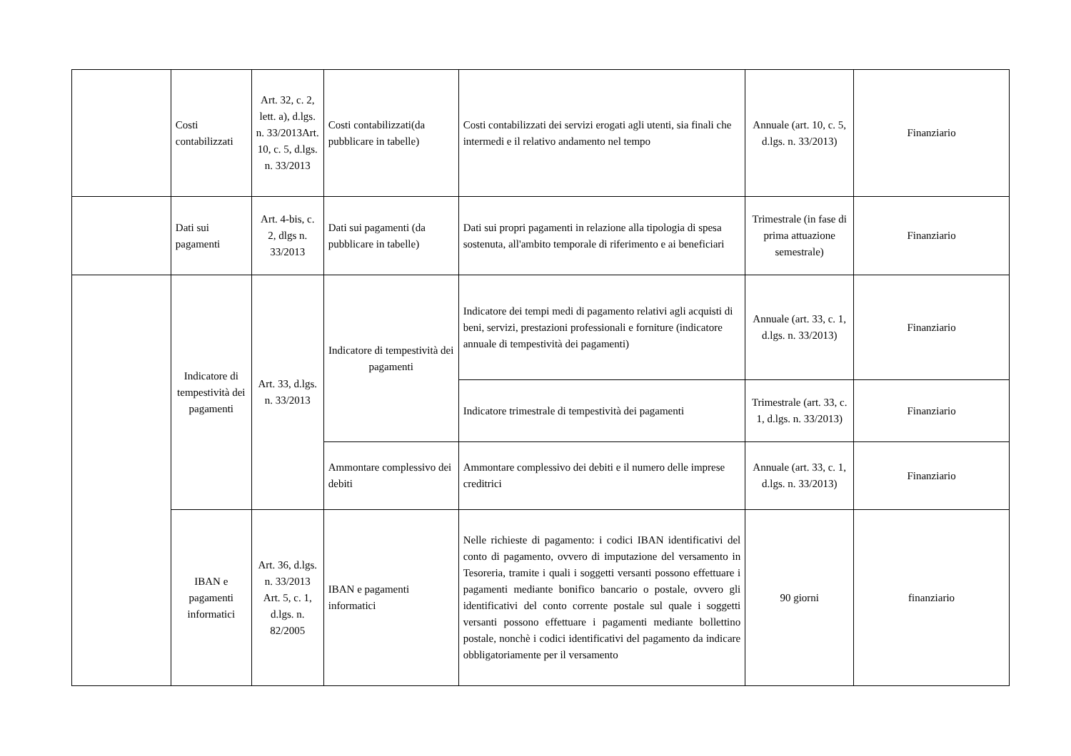| | Costi contabilizzati | Art. 32, c. 2, lett. a), d.lgs. n. 33/2013Art. 10, c. 5, d.lgs. n. 33/2013 | Costi contabilizzati(da pubblicare in tabelle) | Costi contabilizzati dei servizi erogati agli utenti, sia finali che intermedi e il relativo andamento nel tempo | Annuale (art. 10, c. 5, d.lgs. n. 33/2013) | Finanziario |
| | Dati sui pagamenti | Art. 4-bis, c. 2, dlgs n. 33/2013 | Dati sui pagamenti (da pubblicare in tabelle) | Dati sui propri pagamenti in relazione alla tipologia di spesa sostenuta, all'ambito temporale di riferimento e ai beneficiari | Trimestrale (in fase di prima attuazione semestrale) | Finanziario |
| | Indicatore di tempestività dei pagamenti | Art. 33, d.lgs. n. 33/2013 | Indicatore di tempestività dei pagamenti | Indicatore dei tempi medi di pagamento relativi agli acquisti di beni, servizi, prestazioni professionali e forniture (indicatore annuale di tempestività dei pagamenti) | Annuale (art. 33, c. 1, d.lgs. n. 33/2013) | Finanziario |
| | | | | Indicatore trimestrale di tempestività dei pagamenti | Trimestrale (art. 33, c. 1, d.lgs. n. 33/2013) | Finanziario |
| | | | Ammontare complessivo dei debiti | Ammontare complessivo dei debiti e il numero delle imprese creditrici | Annuale (art. 33, c. 1, d.lgs. n. 33/2013) | Finanziario |
| | IBAN e pagamenti informatici | Art. 36, d.lgs. n. 33/2013 Art. 5, c. 1, d.lgs. n. 82/2005 | IBAN e pagamenti informatici | Nelle richieste di pagamento: i codici IBAN identificativi del conto di pagamento, ovvero di imputazione del versamento in Tesoreria, tramite i quali i soggetti versanti possono effettuare i pagamenti mediante bonifico bancario o postale, ovvero gli identificativi del conto corrente postale sul quale i soggetti versanti possono effettuare i pagamenti mediante bollettino postale, nonchè i codici identificativi del pagamento da indicare obbligatoriamente per il versamento | 90 giorni | finanziario |